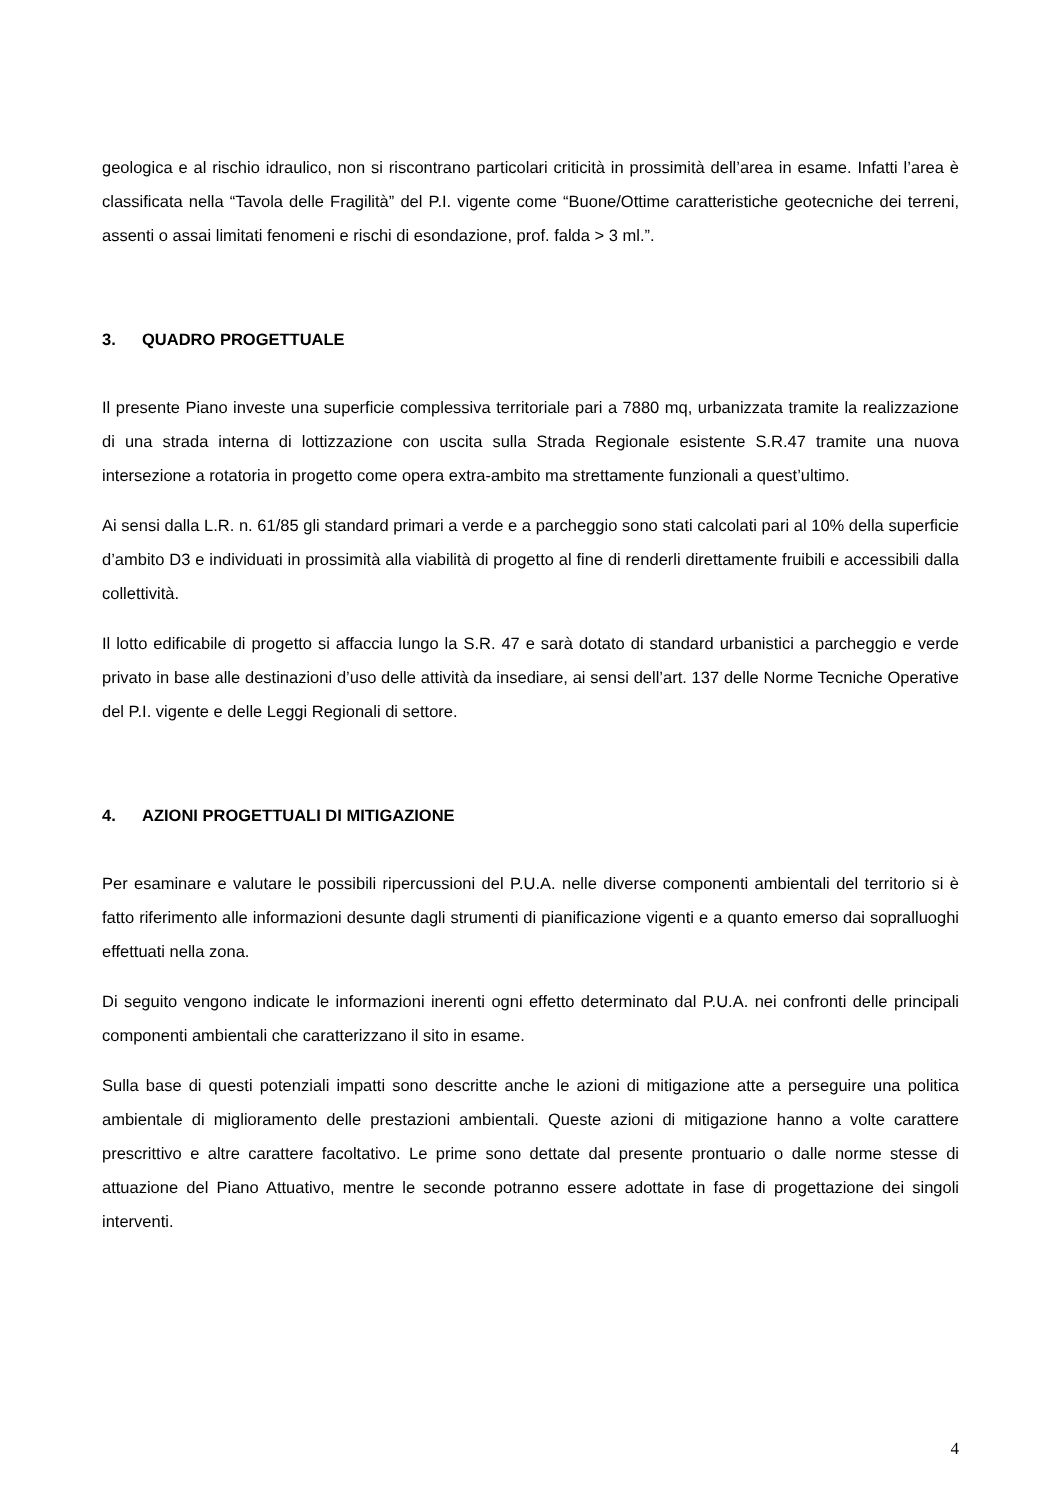geologica e al rischio idraulico, non si riscontrano particolari criticità in prossimità dell’area in esame. Infatti l’area è classificata nella “Tavola delle Fragilità” del P.I. vigente come “Buone/Ottime caratteristiche geotecniche dei terreni, assenti o assai limitati fenomeni e rischi di esondazione, prof. falda > 3 ml.”.
3. QUADRO PROGETTUALE
Il presente Piano investe una superficie complessiva territoriale pari a 7880 mq, urbanizzata tramite la realizzazione di una strada interna di lottizzazione con uscita sulla Strada Regionale esistente S.R.47 tramite una nuova intersezione a rotatoria in progetto come opera extra-ambito ma strettamente funzionali a quest’ultimo.
Ai sensi dalla L.R. n. 61/85 gli standard primari a verde e a parcheggio sono stati calcolati pari al 10% della superficie d’ambito D3 e individuati in prossimità alla viabilità di progetto al fine di renderli direttamente fruibili e accessibili dalla collettività.
Il lotto edificabile di progetto si affaccia lungo la S.R. 47 e sarà dotato di standard urbanistici a parcheggio e verde privato in base alle destinazioni d’uso delle attività da insediare, ai sensi dell’art. 137 delle Norme Tecniche Operative del P.I. vigente e delle Leggi Regionali di settore.
4. AZIONI PROGETTUALI DI MITIGAZIONE
Per esaminare e valutare le possibili ripercussioni del P.U.A. nelle diverse componenti ambientali del territorio si è fatto riferimento alle informazioni desunte dagli strumenti di pianificazione vigenti e a quanto emerso dai sopralluoghi effettuati nella zona.
Di seguito vengono indicate le informazioni inerenti ogni effetto determinato dal P.U.A. nei confronti delle principali componenti ambientali che caratterizzano il sito in esame.
Sulla base di questi potenziali impatti sono descritte anche le azioni di mitigazione atte a perseguire una politica ambientale di miglioramento delle prestazioni ambientali. Queste azioni di mitigazione hanno a volte carattere prescrittivo e altre carattere facoltativo. Le prime sono dettate dal presente prontuario o dalle norme stesse di attuazione del Piano Attuativo, mentre le seconde potranno essere adottate in fase di progettazione dei singoli interventi.
4